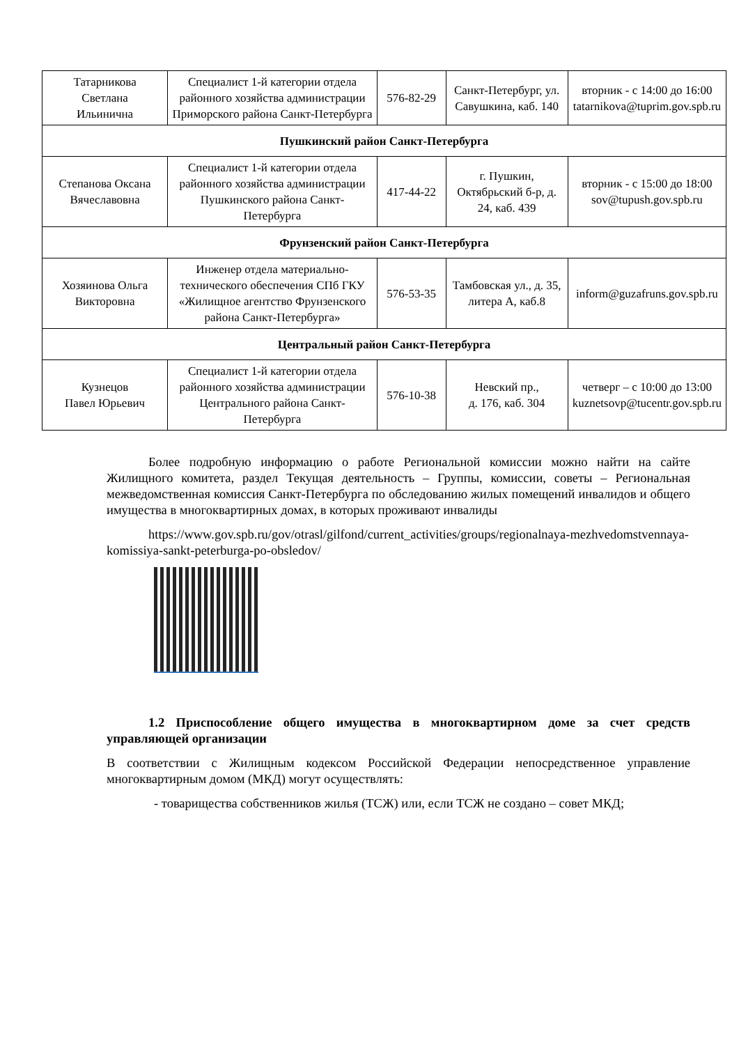| Татарникова Светлана Ильинична | Специалист 1-й категории отдела районного хозяйства администрации Приморского района Санкт-Петербурга | 576-82-29 | Санкт-Петербург, ул. Савушкина, каб. 140 | вторник - с 14:00 до 16:00 tatarnikova@tuprim.gov.spb.ru |
| Пушкинский район Санкт-Петербурга | | | | |
| Степанова Оксана Вячеславовна | Специалист 1-й категории отдела районного хозяйства администрации Пушкинского района Санкт-Петербурга | 417-44-22 | г. Пушкин, Октябрьский б-р, д. 24, каб. 439 | вторник - с 15:00 до 18:00 sov@tupush.gov.spb.ru |
| Фрунзенский район Санкт-Петербурга | | | | |
| Хозяинова Ольга Викторовна | Инженер отдела материально-технического обеспечения СПб ГКУ «Жилищное агентство Фрунзенского района Санкт-Петербурга» | 576-53-35 | Тамбовская ул., д. 35, литера А, каб.8 | inform@guzafruns.gov.spb.ru |
| Центральный район Санкт-Петербурга | | | | |
| Кузнецов Павел Юрьевич | Специалист 1-й категории отдела районного хозяйства администрации Центрального района Санкт-Петербурга | 576-10-38 | Невский пр., д. 176, каб. 304 | четверг – с 10:00 до 13:00 kuznetsovp@tucentr.gov.spb.ru |
Более подробную информацию о работе Региональной комиссии можно найти на сайте Жилищного комитета, раздел Текущая деятельность – Группы, комиссии, советы – Региональная межведомственная комиссия Санкт-Петербурга по обследованию жилых помещений инвалидов и общего имущества в многоквартирных домах, в которых проживают инвалиды
https://www.gov.spb.ru/gov/otrasl/gilfond/current_activities/groups/regionalnaya-mezhvedomstvennaya-komissiya-sankt-peterburga-po-obsledov/
1.2 Приспособление общего имущества в многоквартирном доме за счет средств управляющей организации
В соответствии с Жилищным кодексом Российской Федерации непосредственное управление многоквартирным домом (МКД) могут осуществлять:
- товарищества собственников жилья (ТСЖ) или, если ТСЖ не создано – совет МКД;